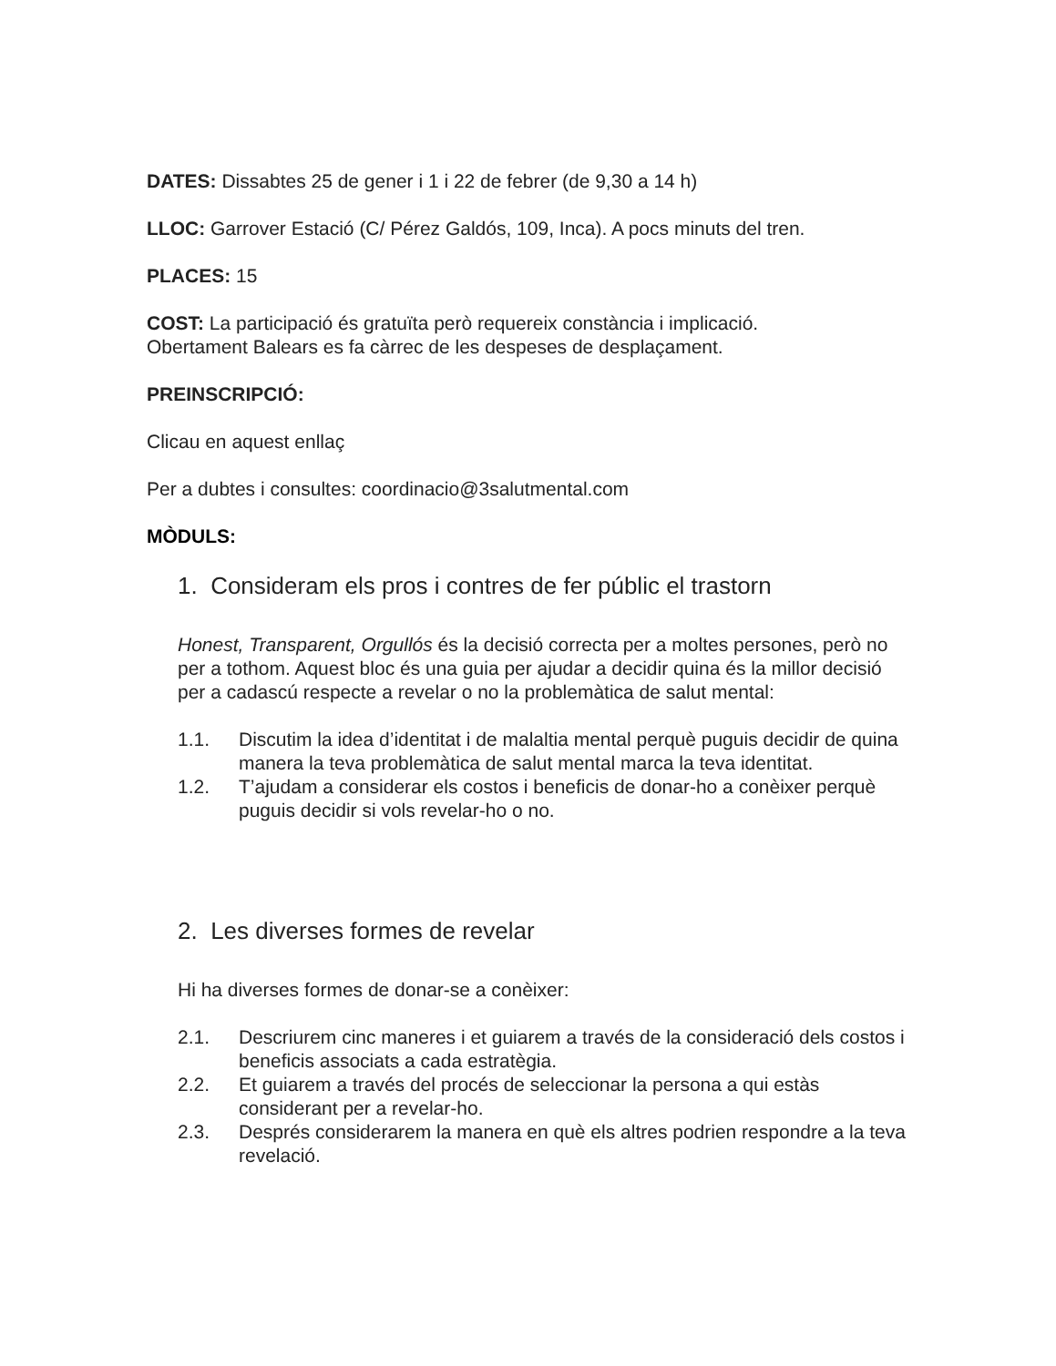DATES: Dissabtes 25 de gener i 1 i 22 de febrer (de 9,30 a 14 h)
LLOC: Garrover Estació (C/ Pérez Galdós, 109, Inca). A pocs minuts del tren.
PLACES: 15
COST: La participació és gratuïta però requereix constància i implicació.
Obertament Balears es fa càrrec de les despeses de desplaçament.
PREINSCRIPCIÓ:
Clicau en aquest enllaç
Per a dubtes i consultes: coordinacio@3salutmental.com
MÒDULS:
1. Consideram els pros i contres de fer públic el trastorn
Honest, Transparent, Orgullós és la decisió correcta per a moltes persones, però no per a tothom. Aquest bloc és una guia per ajudar a decidir quina és la millor decisió per a cadascú respecte a revelar o no la problemàtica de salut mental:
1.1. Discutim la idea d’identitat i de malaltia mental perquè puguis decidir de quina manera la teva problemàtica de salut mental marca la teva identitat.
1.2. T’ajudam a considerar els costos i beneficis de donar-ho a conèixer perquè puguis decidir si vols revelar-ho o no.
2. Les diverses formes de revelar
Hi ha diverses formes de donar-se a conèixer:
2.1. Descriurem cinc maneres i et guiarem a través de la consideració dels costos i beneficis associats a cada estratègia.
2.2. Et guiarem a través del procés de seleccionar la persona a qui estàs considerant per a revelar-ho.
2.3. Després considerarem la manera en què els altres podrien respondre a la teva revelació.